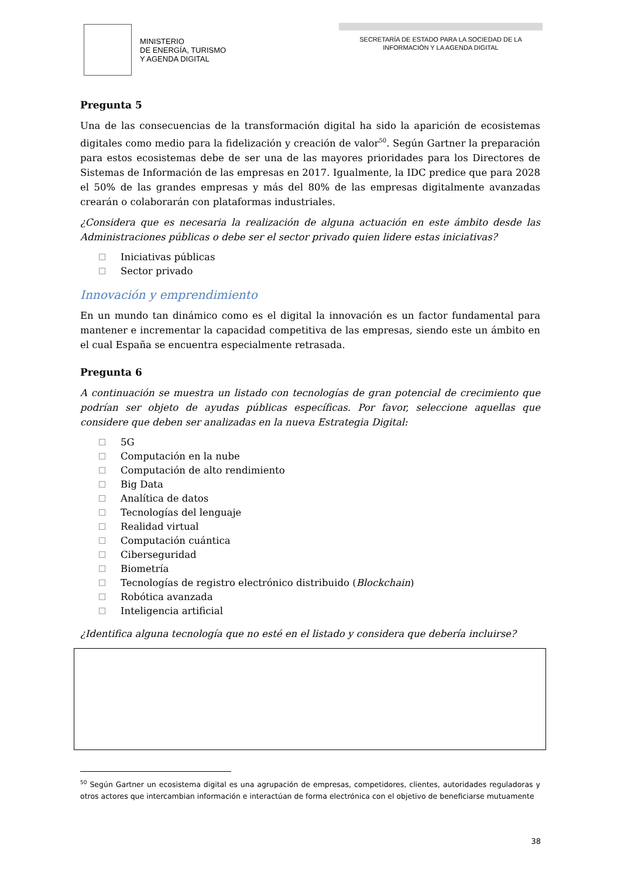MINISTERIO
DE ENERGÍA, TURISMO
Y AGENDA DIGITAL
SECRETARÍA DE ESTADO PARA LA SOCIEDAD DE LA
INFORMACIÓN Y LA AGENDA DIGITAL
Pregunta 5
Una de las consecuencias de la transformación digital ha sido la aparición de ecosistemas digitales como medio para la fidelización y creación de valor<sup>50</sup>. Según Gartner la preparación para estos ecosistemas debe de ser una de las mayores prioridades para los Directores de Sistemas de Información de las empresas en 2017. Igualmente, la IDC predice que para 2028 el 50% de las grandes empresas y más del 80% de las empresas digitalmente avanzadas crearán o colaborarán con plataformas industriales.
¿Considera que es necesaria la realización de alguna actuación en este ámbito desde las Administraciones públicas o debe ser el sector privado quien lidere estas iniciativas?
Iniciativas públicas
Sector privado
Innovación y emprendimiento
En un mundo tan dinámico como es el digital la innovación es un factor fundamental para mantener e incrementar la capacidad competitiva de las empresas, siendo este un ámbito en el cual España se encuentra especialmente retrasada.
Pregunta 6
A continuación se muestra un listado con tecnologías de gran potencial de crecimiento que podrían ser objeto de ayudas públicas específicas. Por favor, seleccione aquellas que considere que deben ser analizadas en la nueva Estrategia Digital:
5G
Computación en la nube
Computación de alto rendimiento
Big Data
Analítica de datos
Tecnologías del lenguaje
Realidad virtual
Computación cuántica
Ciberseguridad
Biometría
Tecnologías de registro electrónico distribuido (Blockchain)
Robótica avanzada
Inteligencia artificial
¿Identifica alguna tecnología que no esté en el listado y considera que debería incluirse?
<sup>50</sup> Según Gartner un ecosistema digital es una agrupación de empresas, competidores, clientes, autoridades reguladoras y otros actores que intercambian información e interactúan de forma electrónica con el objetivo de beneficiarse mutuamente
38